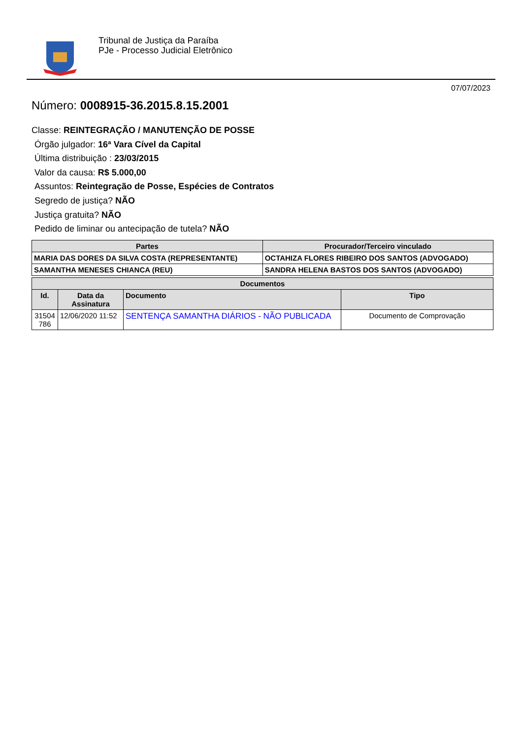Tribunal de Justiça da Paraíba
PJe - Processo Judicial Eletrônico
07/07/2023
Número: 0008915-36.2015.8.15.2001
Classe: REINTEGRAÇÃO / MANUTENÇÃO DE POSSE
Órgão julgador: 16ª Vara Cível da Capital
Última distribuição : 23/03/2015
Valor da causa: R$ 5.000,00
Assuntos: Reintegração de Posse, Espécies de Contratos
Segredo de justiça? NÃO
Justiça gratuita? NÃO
Pedido de liminar ou antecipação de tutela? NÃO
| Partes | Procurador/Terceiro vinculado |
| --- | --- |
| MARIA DAS DORES DA SILVA COSTA (REPRESENTANTE) | OCTAHIZA FLORES RIBEIRO DOS SANTOS (ADVOGADO) |
| SAMANTHA MENESES CHIANCA (REU) | SANDRA HELENA BASTOS DOS SANTOS (ADVOGADO) |
| Documentos | | | |
| --- | --- | --- | --- |
| Id. | Data da Assinatura | Documento | Tipo |
| 31504 786 | 12/06/2020 11:52 | SENTENÇA SAMANTHA DIÁRIOS - NÃO PUBLICADA | Documento de Comprovação |